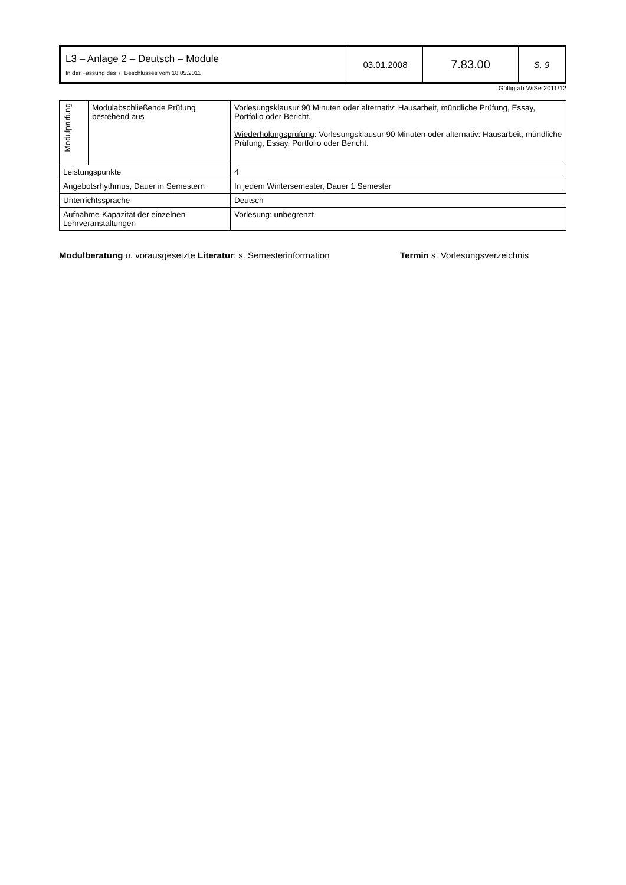| L3 – Anlage 2 – Deutsch – Module In der Fassung des 7. Beschlusses vom 18.05.2011 | 03.01.2008 | 7.83.00 | S. 9 |
Gültig ab WiSe 2011/12
| Modulprüfung | Modulabschließende Prüfung bestehend aus | Vorlesungsklausur 90 Minuten oder alternativ: Hausarbeit, mündliche Prüfung, Essay, Portfolio oder Bericht. Wiederholungsprüfung : Vorlesungsklausur 90 Minuten oder alternativ: Hausarbeit, mündliche Prüfung, Essay, Portfolio oder Bericht. |
| Leistungspunkte | | 4 |
| Angebotsrhythmus, Dauer in Semestern | | In jedem Wintersemester, Dauer 1 Semester |
| Unterrichtssprache | | Deutsch |
| Aufnahme-Kapazität der einzelnen Lehrveranstaltungen | | Vorlesung: unbegrenzt |
Modulberatung u. vorausgesetzte Literatur: s. Semesterinformation Termin s. Vorlesungsverzeichnis